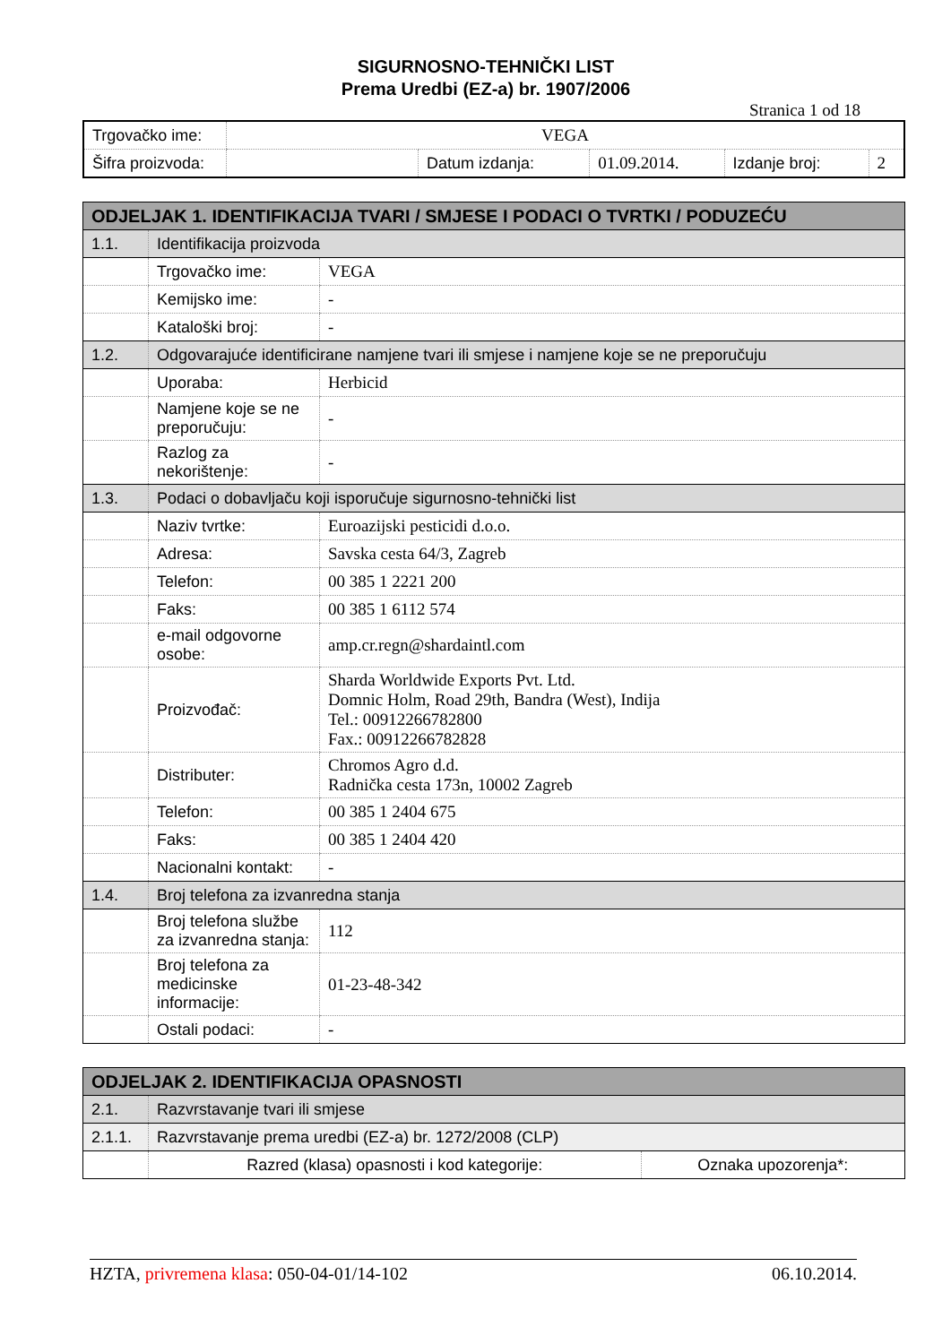SIGURNOSNO-TEHNIČKI LIST
Prema Uredbi (EZ-a) br. 1907/2006
Stranica 1 od 18
| Trgovačko ime: | VEGA | | | | |
| Šifra proizvoda: | | Datum izdanja: | 01.09.2014. | Izdanje broj: | 2 |
| ODJELJAK 1. IDENTIFIKACIJA TVARI / SMJESE I PODACI O TVRTKI / PODUZEĆU | | |
| 1.1. | Identifikacija proizvoda | |
| | Trgovačko ime: | VEGA |
| | Kemijsko ime: | - |
| | Kataloški broj: | - |
| 1.2. | Odgovarajuće identificirane namjene tvari ili smjese i namjene koje se ne preporučuju | |
| | Uporaba: | Herbicid |
| | Namjene koje se ne preporučuju: | - |
| | Razlog za nekorištenje: | - |
| 1.3. | Podaci o dobavljaču koji isporučuje sigurnosno-tehnički list | |
| | Naziv tvrtke: | Euroazijski pesticidi d.o.o. |
| | Adresa: | Savska cesta 64/3, Zagreb |
| | Telefon: | 00 385 1 2221 200 |
| | Faks: | 00 385 1 6112 574 |
| | e-mail odgovorne osobe: | amp.cr.regn@shardaintl.com |
| | Proizvođač: | Sharda Worldwide Exports Pvt. Ltd. Domnic Holm, Road 29th, Bandra (West), Indija Tel.: 00912266782800 Fax.: 00912266782828 |
| | Distributer: | Chromos Agro d.d. Radnička cesta 173n, 10002 Zagreb |
| | Telefon: | 00 385 1 2404 675 |
| | Faks: | 00 385 1 2404 420 |
| | Nacionalni kontakt: | - |
| 1.4. | Broj telefona za izvanredna stanja | |
| | Broj telefona službe za izvanredna stanja: | 112 |
| | Broj telefona za medicinske informacije: | 01-23-48-342 |
| | Ostali podaci: | - |
| ODJELJAK 2. IDENTIFIKACIJA OPASNOSTI | | |
| 2.1. | Razvrstavanje tvari ili smjese | |
| 2.1.1. | Razvrstavanje prema uredbi (EZ-a) br. 1272/2008 (CLP) | |
| | Razred (klasa) opasnosti i kod kategorije: | Oznaka upozorenja*: |
HZTA, privremena klasa: 050-04-01/14-102 06.10.2014.